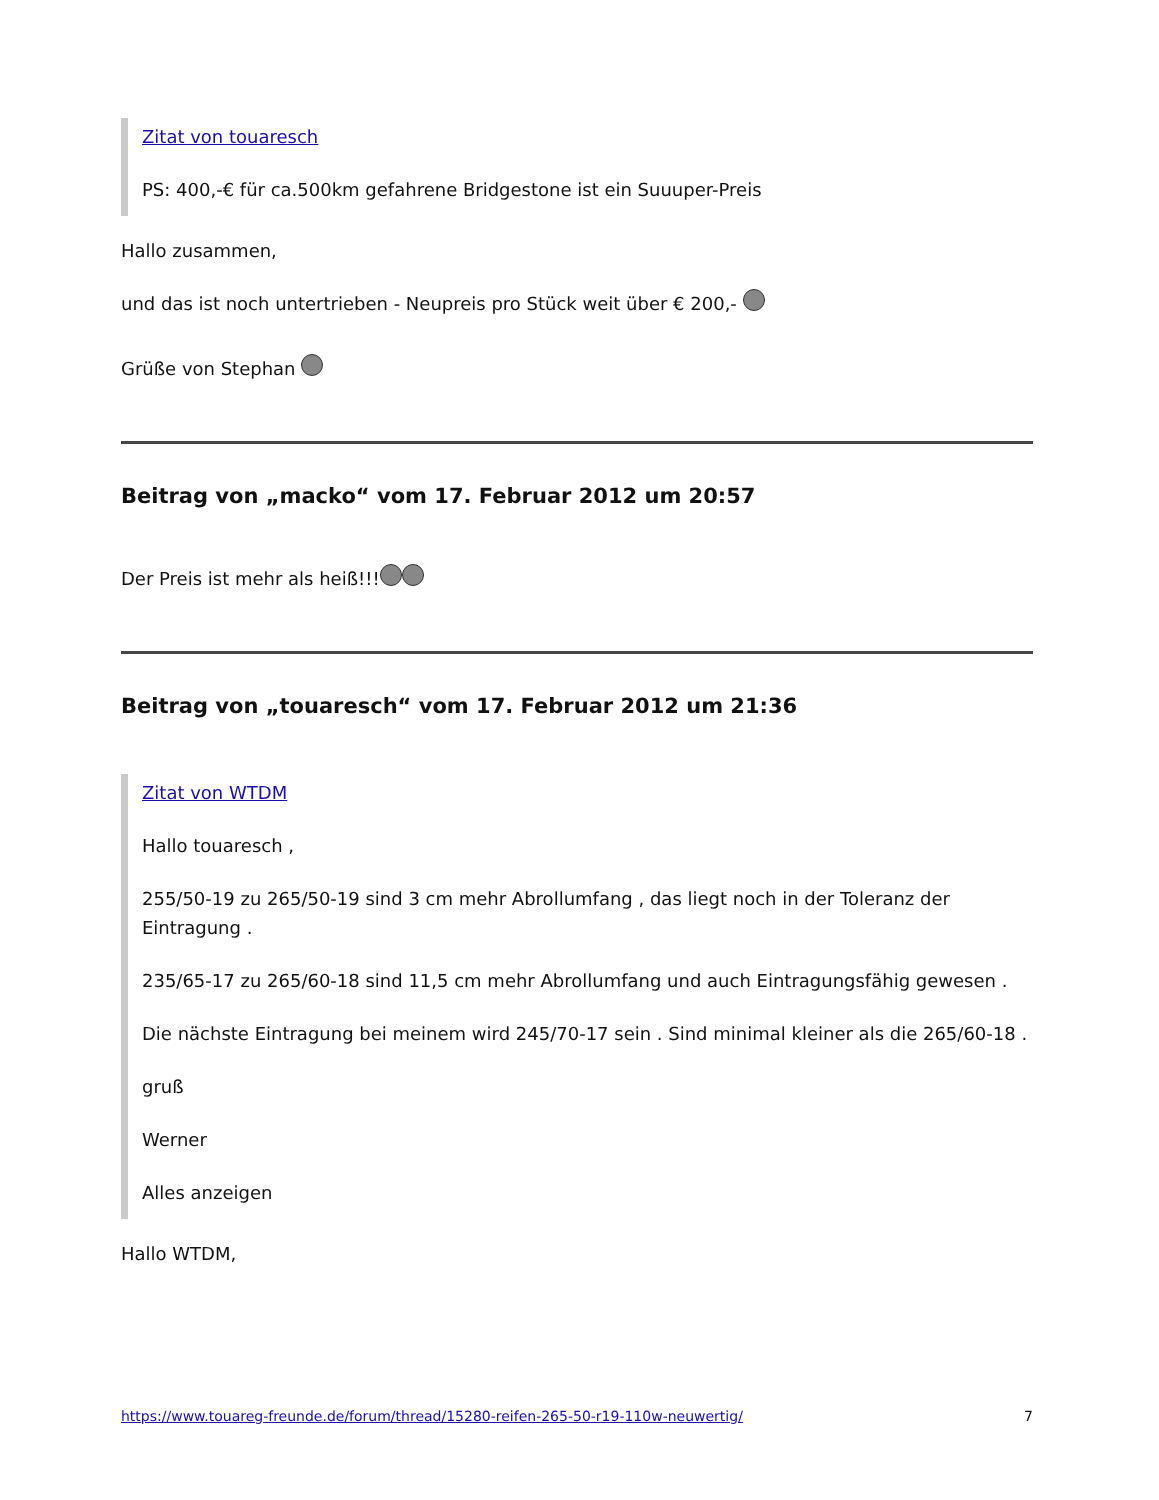Zitat von touaresch
PS: 400,-€ für ca.500km gefahrene Bridgestone ist ein Suuuper-Preis
Hallo zusammen,
und das ist noch untertrieben - Neupreis pro Stück weit über € 200,-
Grüße von Stephan
Beitrag von „macko“ vom 17. Februar 2012 um 20:57
Der Preis ist mehr als heiß!!!
Beitrag von „touaresch“ vom 17. Februar 2012 um 21:36
Zitat von WTDM
Hallo touaresch ,
255/50-19 zu 265/50-19 sind 3 cm mehr Abrollumfang , das liegt noch in der Toleranz der Eintragung .
235/65-17 zu 265/60-18 sind 11,5 cm mehr Abrollumfang und auch Eintragungsfähig gewesen .
Die nächste Eintragung bei meinem wird 245/70-17 sein . Sind minimal kleiner als die 265/60-18 .
gruß
Werner
Alles anzeigen
Hallo WTDM,
https://www.touareg-freunde.de/forum/thread/15280-reifen-265-50-r19-110w-neuwertig/ 7